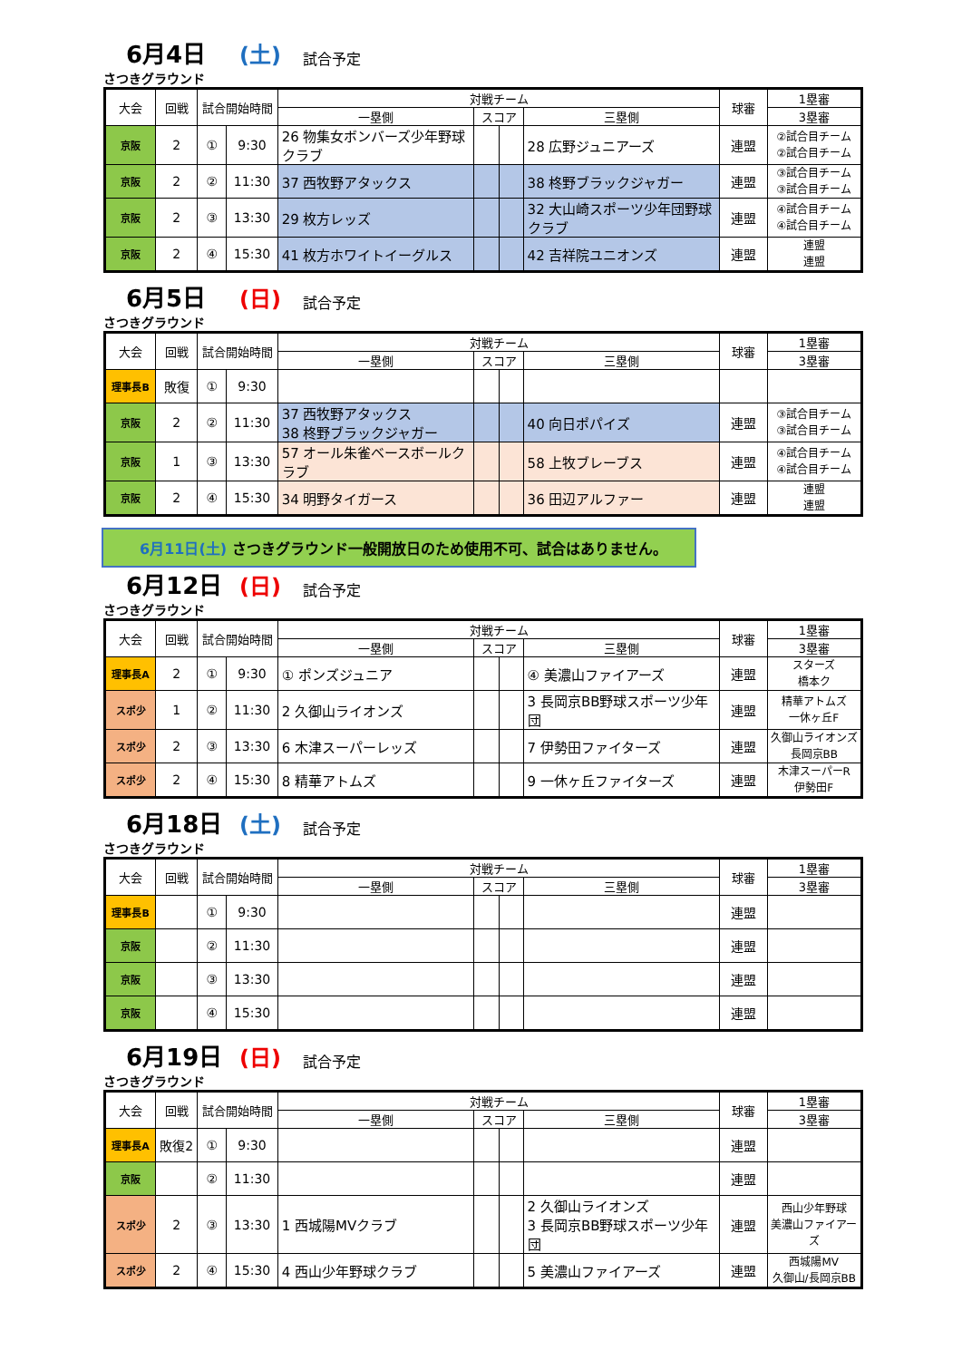6月4日 (土) 試合予定
さつきグラウンド
| 大会 | 回戦 | 試合開始時間 | | 対戦チーム | | | | 球審 | 1塁審 |
| --- | --- | --- | --- | --- | --- | --- | --- | --- | --- |
| | | | | 一塁側 | スコア | | 三塁側 | | 3塁審 |
| 京阪 | 2 | ① | 9:30 | 26 物集女ボンバーズ少年野球クラブ | | | 28 広野ジュニアーズ | 連盟 | ②試合目チーム ②試合目チーム |
| 京阪 | 2 | ② | 11:30 | 37 西牧野アタックス | | | 38 柊野ブラックジャガー | 連盟 | ③試合目チーム ③試合目チーム |
| 京阪 | 2 | ③ | 13:30 | 29 枚方レッズ | | | 32 大山崎スポーツ少年団野球クラブ | 連盟 | ④試合目チーム ④試合目チーム |
| 京阪 | 2 | ④ | 15:30 | 41 枚方ホワイトイーグルス | | | 42 吉祥院ユニオンズ | 連盟 | 連盟 連盟 |
6月5日 (日) 試合予定
さつきグラウンド
| 大会 | 回戦 | 試合開始時間 | | 対戦チーム | | | | 球審 | 1塁審 |
| --- | --- | --- | --- | --- | --- | --- | --- | --- | --- |
| | | | | 一塁側 | スコア | | 三塁側 | | 3塁審 |
| 理事長B | 敗復 | ① | 9:30 | | | | | | |
| 京阪 | 2 | ② | 11:30 | 37 西牧野アタックス 38 柊野ブラックジャガー | | | 40 向日ポパイズ | 連盟 | ③試合目チーム ③試合目チーム |
| 京阪 | 1 | ③ | 13:30 | 57 オール朱雀ベースボールクラブ | | | 58 上牧ブレーブス | 連盟 | ④試合目チーム ④試合目チーム |
| 京阪 | 2 | ④ | 15:30 | 34 明野タイガース | | | 36 田辺アルファー | 連盟 | 連盟 連盟 |
6月11日(土) さつきグラウンド一般開放日のため使用不可、試合はありません。
6月12日 (日) 試合予定
さつきグラウンド
| 大会 | 回戦 | 試合開始時間 | | 対戦チーム | | | | 球審 | 1塁審 |
| --- | --- | --- | --- | --- | --- | --- | --- | --- | --- |
| | | | | 一塁側 | スコア | | 三塁側 | | 3塁審 |
| 理事長A | 2 | ① | 9:30 | ① ポンズジュニア | | | ④ 美濃山ファイアーズ | 連盟 | スターズ 橋本ク |
| スポ少 | 1 | ② | 11:30 | 2 久御山ライオンズ | | | 3 長岡京BB野球スポーツ少年団 | 連盟 | 精華アトムズ 一休ヶ丘F |
| スポ少 | 2 | ③ | 13:30 | 6 木津スーパーレッズ | | | 7 伊勢田ファイターズ | 連盟 | 久御山ライオンズ 長岡京BB |
| スポ少 | 2 | ④ | 15:30 | 8 精華アトムズ | | | 9 一休ヶ丘ファイターズ | 連盟 | 木津スーパーR 伊勢田F |
6月18日 (土) 試合予定
さつきグラウンド
| 大会 | 回戦 | 試合開始時間 | | 対戦チーム | | | | 球審 | 1塁審 |
| --- | --- | --- | --- | --- | --- | --- | --- | --- | --- |
| | | | | 一塁側 | スコア | | 三塁側 | | 3塁審 |
| 理事長B | | ① | 9:30 | | | | | 連盟 | |
| 京阪 | | ② | 11:30 | | | | | 連盟 | |
| 京阪 | | ③ | 13:30 | | | | | 連盟 | |
| 京阪 | | ④ | 15:30 | | | | | 連盟 | |
6月19日 (日) 試合予定
さつきグラウンド
| 大会 | 回戦 | 試合開始時間 | | 対戦チーム | | | | 球審 | 1塁審 |
| --- | --- | --- | --- | --- | --- | --- | --- | --- | --- |
| | | | | 一塁側 | スコア | | 三塁側 | | 3塁審 |
| 理事長A | 敗復2 | ① | 9:30 | | | | | 連盟 | |
| 京阪 | | ② | 11:30 | | | | | 連盟 | |
| スポ少 | 2 | ③ | 13:30 | 1 西城陽MVクラブ | | | 2 久御山ライオンズ 3 長岡京BB野球スポーツ少年団 | 連盟 | 西山少年野球 美濃山ファイアーズ |
| スポ少 | 2 | ④ | 15:30 | 4 西山少年野球クラブ | | | 5 美濃山ファイアーズ | 連盟 | 西城陽MV 久御山/長岡京BB |